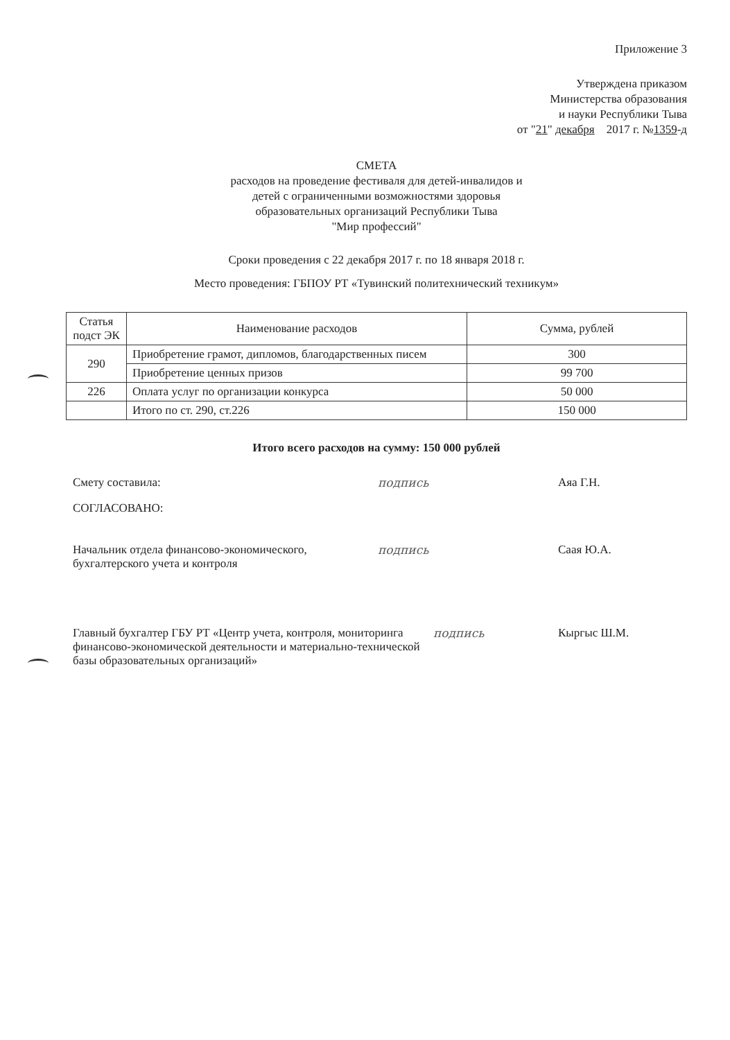Приложение 3
Утверждена приказом
Министерства образования
и науки Республики Тыва
от "21" декабря 2017 г. №1359-д
СМЕТА
расходов на проведение фестиваля для детей-инвалидов и
детей с ограниченными возможностями здоровья
образовательных организаций Республики Тыва
"Мир профессий"
Сроки проведения с 22 декабря 2017 г. по 18 января 2018 г.
Место проведения: ГБПОУ РТ «Тувинский политехнический техникум»
| Статья подст ЭК | Наименование расходов | Сумма, рублей |
| --- | --- | --- |
| 290 | Приобретение грамот, дипломов, благодарственных писем | 300 |
| | Приобретение ценных призов | 99 700 |
| 226 | Оплата услуг по организации конкурса | 50 000 |
| | Итого по ст. 290, ст.226 | 150 000 |
Итого всего расходов на сумму: 150 000 рублей
Смету составила: подпись Аяа Г.Н.
СОГЛАСОВАНО:
Начальник отдела финансово-экономического, бухгалтерского учета и контроля
подпись Саая Ю.А.
Главный бухгалтер ГБУ РТ «Центр учета, контроля, мониторинга финансово-экономической деятельности и материально-технической базы образовательных организаций»
подпись Кыргыс Ш.М.